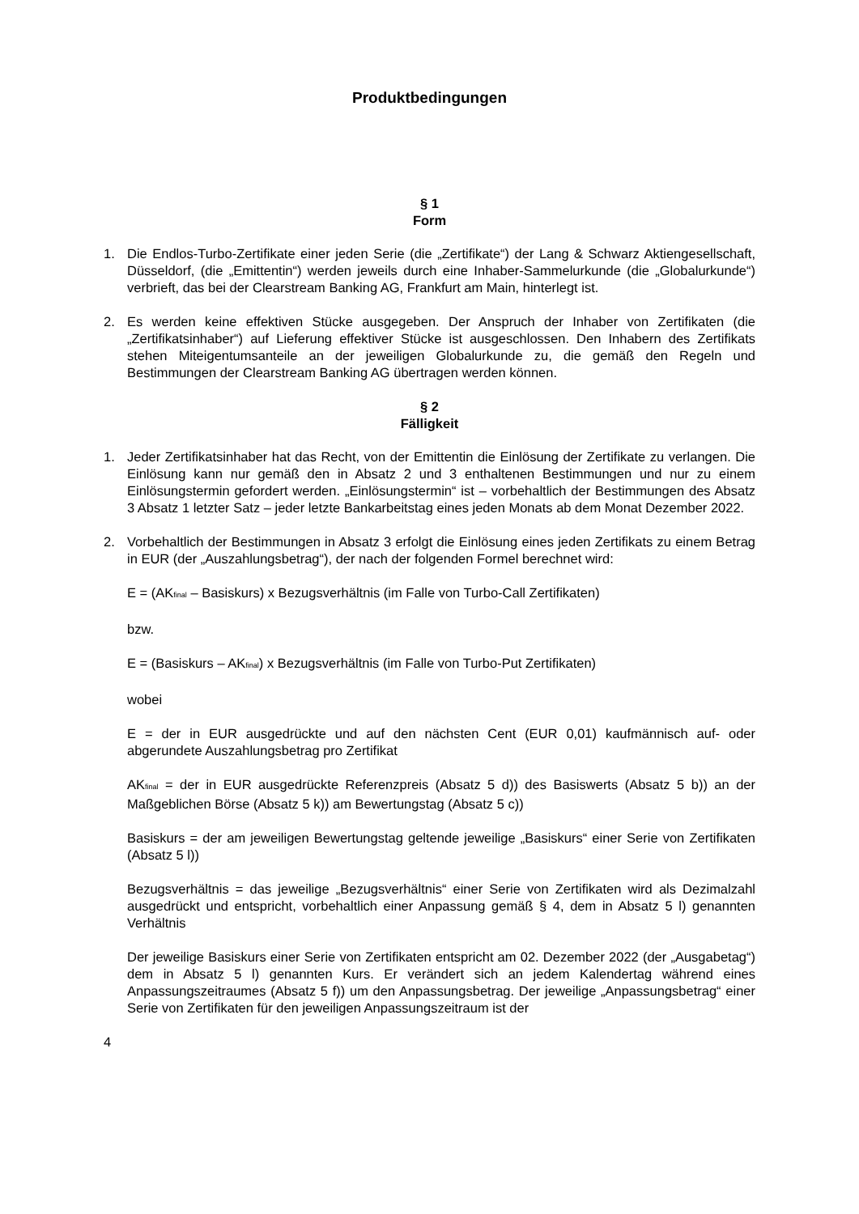Produktbedingungen
§ 1
Form
1. Die Endlos-Turbo-Zertifikate einer jeden Serie (die „Zertifikate“) der Lang & Schwarz Aktiengesellschaft, Düsseldorf, (die „Emittentin“) werden jeweils durch eine Inhaber-Sammelurkunde (die „Globalurkunde“) verbrieft, das bei der Clearstream Banking AG, Frankfurt am Main, hinterlegt ist.
2. Es werden keine effektiven Stücke ausgegeben. Der Anspruch der Inhaber von Zertifikaten (die „Zertifikatsinhaber“) auf Lieferung effektiver Stücke ist ausgeschlossen. Den Inhabern des Zertifikats stehen Miteigentumsanteile an der jeweiligen Globalurkunde zu, die gemäß den Regeln und Bestimmungen der Clearstream Banking AG übertragen werden können.
§ 2
Fälligkeit
1. Jeder Zertifikatsinhaber hat das Recht, von der Emittentin die Einlösung der Zertifikate zu verlangen. Die Einlösung kann nur gemäß den in Absatz 2 und 3 enthaltenen Bestimmungen und nur zu einem Einlösungstermin gefordert werden. „Einlösungstermin“ ist – vorbehaltlich der Bestimmungen des Absatz 3 Absatz 1 letzter Satz – jeder letzte Bankarbeitstag eines jeden Monats ab dem Monat Dezember 2022.
2. Vorbehaltlich der Bestimmungen in Absatz 3 erfolgt die Einlösung eines jeden Zertifikats zu einem Betrag in EUR (der „Auszahlungsbetrag“), der nach der folgenden Formel berechnet wird:
E = (AK<sub>final</sub> – Basiskurs) x Bezugsverhältnis (im Falle von Turbo-Call Zertifikaten)
bzw.
E = (Basiskurs – AK<sub>final</sub>) x Bezugsverhältnis (im Falle von Turbo-Put Zertifikaten)
wobei
E = der in EUR ausgedrückte und auf den nächsten Cent (EUR 0,01) kaufmännisch auf- oder abgerundete Auszahlungsbetrag pro Zertifikat
AK<sub>final</sub> = der in EUR ausgedrückte Referenzpreis (Absatz 5 d)) des Basiswerts (Absatz 5 b)) an der Maßgeblichen Börse (Absatz 5 k)) am Bewertungstag (Absatz 5 c))
Basiskurs = der am jeweiligen Bewertungstag geltende jeweilige „Basiskurs“ einer Serie von Zertifikaten (Absatz 5 l))
Bezugsverhältnis = das jeweilige „Bezugsverhältnis“ einer Serie von Zertifikaten wird als Dezimalzahl ausgedrückt und entspricht, vorbehaltlich einer Anpassung gemäß § 4, dem in Absatz 5 l) genannten Verhältnis
Der jeweilige Basiskurs einer Serie von Zertifikaten entspricht am 02. Dezember 2022 (der „Ausgabetag“) dem in Absatz 5 l) genannten Kurs. Er verändert sich an jedem Kalendertag während eines Anpassungszeitraumes (Absatz 5 f)) um den Anpassungsbetrag. Der jeweilige „Anpassungsbetrag“ einer Serie von Zertifikaten für den jeweiligen Anpassungszeitraum ist der
4